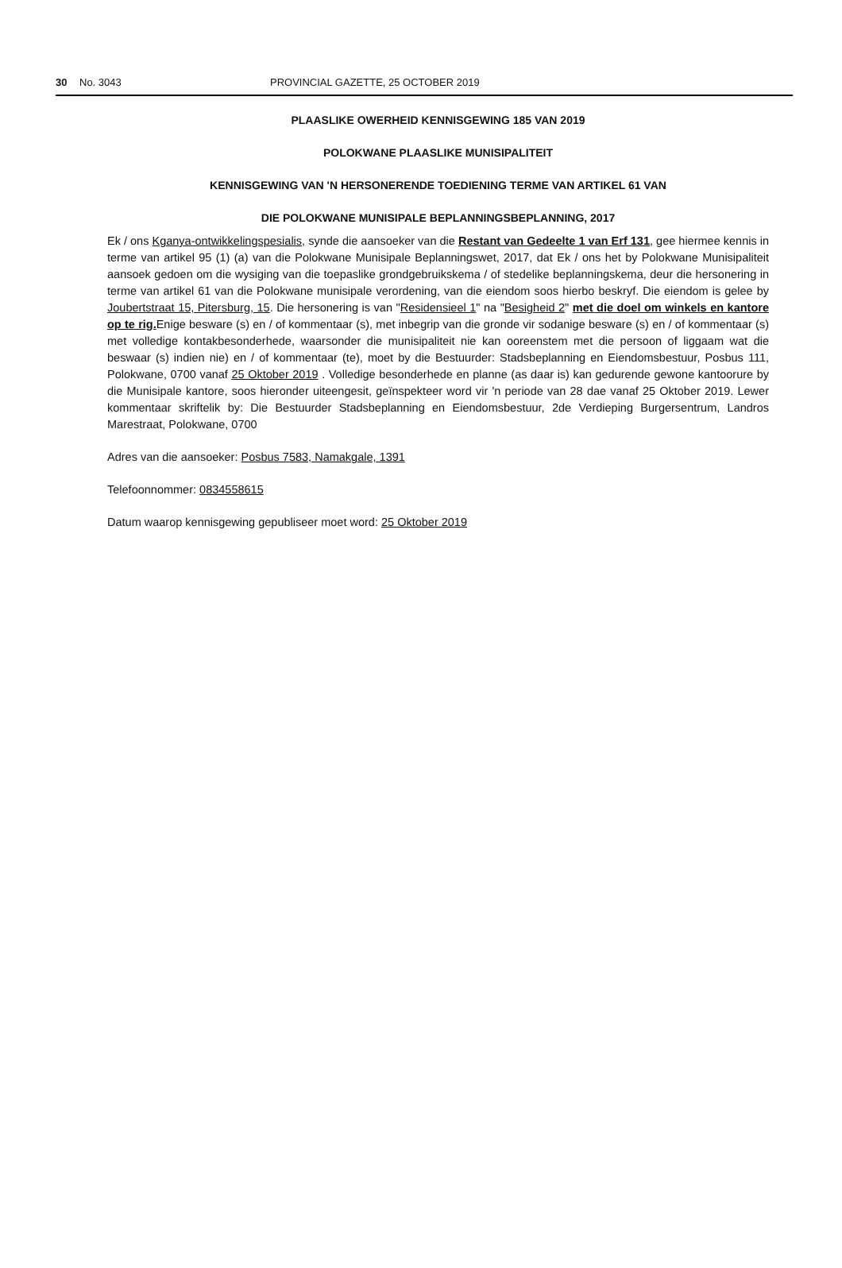30 No. 3043 PROVINCIAL GAZETTE, 25 OCTOBER 2019
PLAASLIKE OWERHEID KENNISGEWING 185 VAN 2019
POLOKWANE PLAASLIKE MUNISIPALITEIT
KENNISGEWING VAN 'N HERSONERENDE TOEDIENING TERME VAN ARTIKEL 61 VAN
DIE POLOKWANE MUNISIPALE BEPLANNINGSBEPLANNING, 2017
Ek / ons Kganya-ontwikkelingspesialis, synde die aansoeker van die Restant van Gedeelte 1 van Erf 131, gee hiermee kennis in terme van artikel 95 (1) (a) van die Polokwane Munisipale Beplanningswet, 2017, dat Ek / ons het by Polokwane Munisipaliteit aansoek gedoen om die wysiging van die toepaslike grondgebruikskema / of stedelike beplanningskema, deur die hersonering in terme van artikel 61 van die Polokwane munisipale verordening, van die eiendom soos hierbo beskryf. Die eiendom is gelee by Joubertstraat 15, Pitersburg, 15. Die hersonering is van "Residensieel 1" na "Besigheid 2" met die doel om winkels en kantore op te rig. Enige besware (s) en / of kommentaar (s), met inbegrip van die gronde vir sodanige besware (s) en / of kommentaar (s) met volledige kontakbesonderhede, waarsonder die munisipaliteit nie kan ooreenstem met die persoon of liggaam wat die beswaar (s) indien nie) en / of kommentaar (te), moet by die Bestuurder: Stadsbeplanning en Eiendomsbestuur, Posbus 111, Polokwane, 0700 vanaf 25 Oktober 2019 . Volledige besonderhede en planne (as daar is) kan gedurende gewone kantoorure by die Munisipale kantore, soos hieronder uiteengesit, geïnspekteer word vir 'n periode van 28 dae vanaf 25 Oktober 2019. Lewer kommentaar skriftelik by: Die Bestuurder Stadsbeplanning en Eiendomsbestuur, 2de Verdieping Burgersentrum, Landros Marestraat, Polokwane, 0700
Adres van die aansoeker: Posbus 7583, Namakgale, 1391
Telefoonnommer: 0834558615
Datum waarop kennisgewing gepubliseer moet word: 25 Oktober 2019